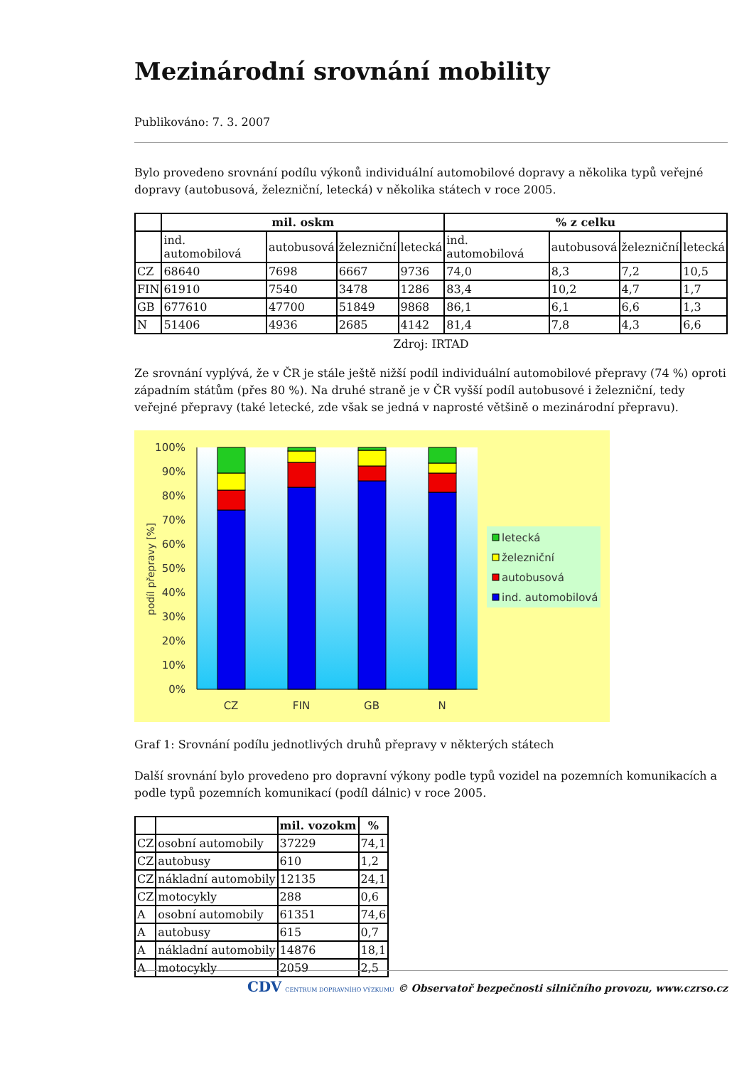Mezinárodní srovnání mobility
Publikováno: 7. 3. 2007
Bylo provedeno srovnání podílu výkonů individuální automobilové dopravy a několika typů veřejné dopravy (autobusová, železniční, letecká) v několika státech v roce 2005.
| | mil. oskm | | | | % z celku | | | |
| --- | --- | --- | --- | --- | --- | --- | --- | --- |
| | ind. automobilová | autobusová | železniční | letecká | ind. automobilová | autobusová | železniční | letecká |
| CZ | 68640 | 7698 | 6667 | 9736 | 74,0 | 8,3 | 7,2 | 10,5 |
| FIN | 61910 | 7540 | 3478 | 1286 | 83,4 | 10,2 | 4,7 | 1,7 |
| GB | 677610 | 47700 | 51849 | 9868 | 86,1 | 6,1 | 6,6 | 1,3 |
| N | 51406 | 4936 | 2685 | 4142 | 81,4 | 7,8 | 4,3 | 6,6 |
Zdroj: IRTAD
Ze srovnání vyplývá, že v ČR je stále ještě nižší podíl individuální automobilové přepravy (74 %) oproti západním státům (přes 80 %). Na druhé straně je v ČR vyšší podíl autobusové i železniční, tedy veřejné přepravy (také letecké, zde však se jedná v naprosté většině o mezinárodní přepravu).
100%
90%
80%
70%
60%
50%
40%
30%
20%
10%
0%
podíl přepravy [%]
CZ
FIN
GB
N
letecká
železniční
autobusová
ind. automobilová
Graf 1: Srovnání podílu jednotlivých druhů přepravy v některých státech
Další srovnání bylo provedeno pro dopravní výkony podle typů vozidel na pozemních komunikacích a podle typů pozemních komunikací (podíl dálnic) v roce 2005.
| | | mil. vozokm | % |
| --- | --- | --- | --- |
| CZ | osobní automobily | 37229 | 74,1 |
| CZ | autobusy | 610 | 1,2 |
| CZ | nákladní automobily | 12135 | 24,1 |
| CZ | motocykly | 288 | 0,6 |
| A | osobní automobily | 61351 | 74,6 |
| A | autobusy | 615 | 0,7 |
| A | nákladní automobily | 14876 | 18,1 |
| A | motocykly | 2059 | 2,5 |
CDV CENTRUM DOPRAVNÍHO VÝZKUMU © Observatoř bezpečnosti silničního provozu, www.czrso.cz